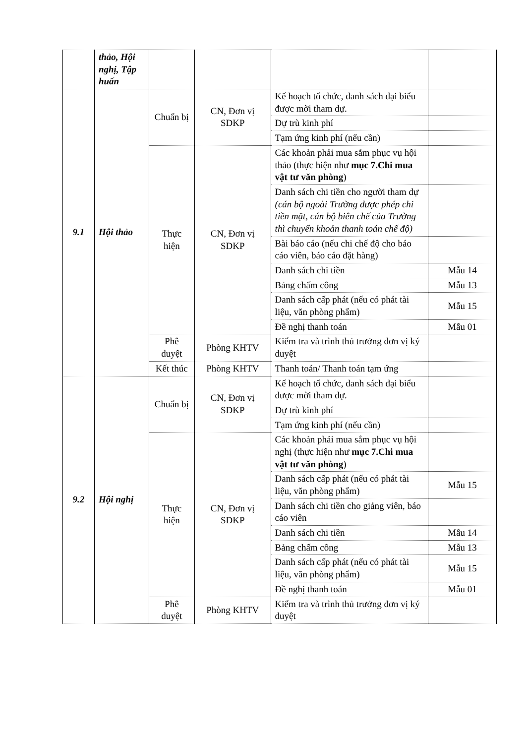| | thảo, Hội nghị, Tập huấn | | | | |
| 9.1 | Hội thảo | Chuẩn bị | CN, Đơn vị SDKP | Kế hoạch tổ chức, danh sách đại biểu được mời tham dự. | |
| | | | | Dự trù kinh phí | |
| | | | | Tạm ứng kinh phí (nếu cần) | |
| | | Thực hiện | CN, Đơn vị SDKP | Các khoản phải mua sắm phục vụ hội thảo (thực hiện như mục 7.Chi mua vật tư văn phòng ) | |
| | | | | Danh sách chi tiền cho người tham dự (cán bộ ngoài Trường được phép chi tiền mặt, cán bộ biên chế của Trường thì chuyển khoản thanh toán chế độ) | |
| | | | | Bài báo cáo (nếu chi chế độ cho báo cáo viên, báo cáo đặt hàng) | |
| | | | | Danh sách chi tiền | Mẫu 14 |
| | | | | Bảng chấm công | Mẫu 13 |
| | | | | Danh sách cấp phát (nếu có phát tài liệu, văn phòng phẩm) | Mẫu 15 |
| | | | | Đề nghị thanh toán | Mẫu 01 |
| | | Phê duyệt | Phòng KHTV | Kiểm tra và trình thủ trưởng đơn vị ký duyệt | |
| | | Kết thúc | Phòng KHTV | Thanh toán/ Thanh toán tạm ứng | |
| 9.2 | Hội nghị | Chuẩn bị | CN, Đơn vị SDKP | Kế hoạch tổ chức, danh sách đại biểu được mời tham dự. | |
| | | | | Dự trù kinh phí | |
| | | | | Tạm ứng kinh phí (nếu cần) | |
| | | Thực hiện | CN, Đơn vị SDKP | Các khoản phải mua sắm phục vụ hội nghị (thực hiện như mục 7.Chi mua vật tư văn phòng ) | |
| | | | | Danh sách cấp phát (nếu có phát tài liệu, văn phòng phẩm) | Mẫu 15 |
| | | | | Danh sách chi tiền cho giảng viên, báo cáo viên | |
| | | | | Danh sách chi tiền | Mẫu 14 |
| | | | | Bảng chấm công | Mẫu 13 |
| | | | | Danh sách cấp phát (nếu có phát tài liệu, văn phòng phẩm) | Mẫu 15 |
| | | | | Đề nghị thanh toán | Mẫu 01 |
| | | Phê duyệt | Phòng KHTV | Kiểm tra và trình thủ trưởng đơn vị ký duyệt | |